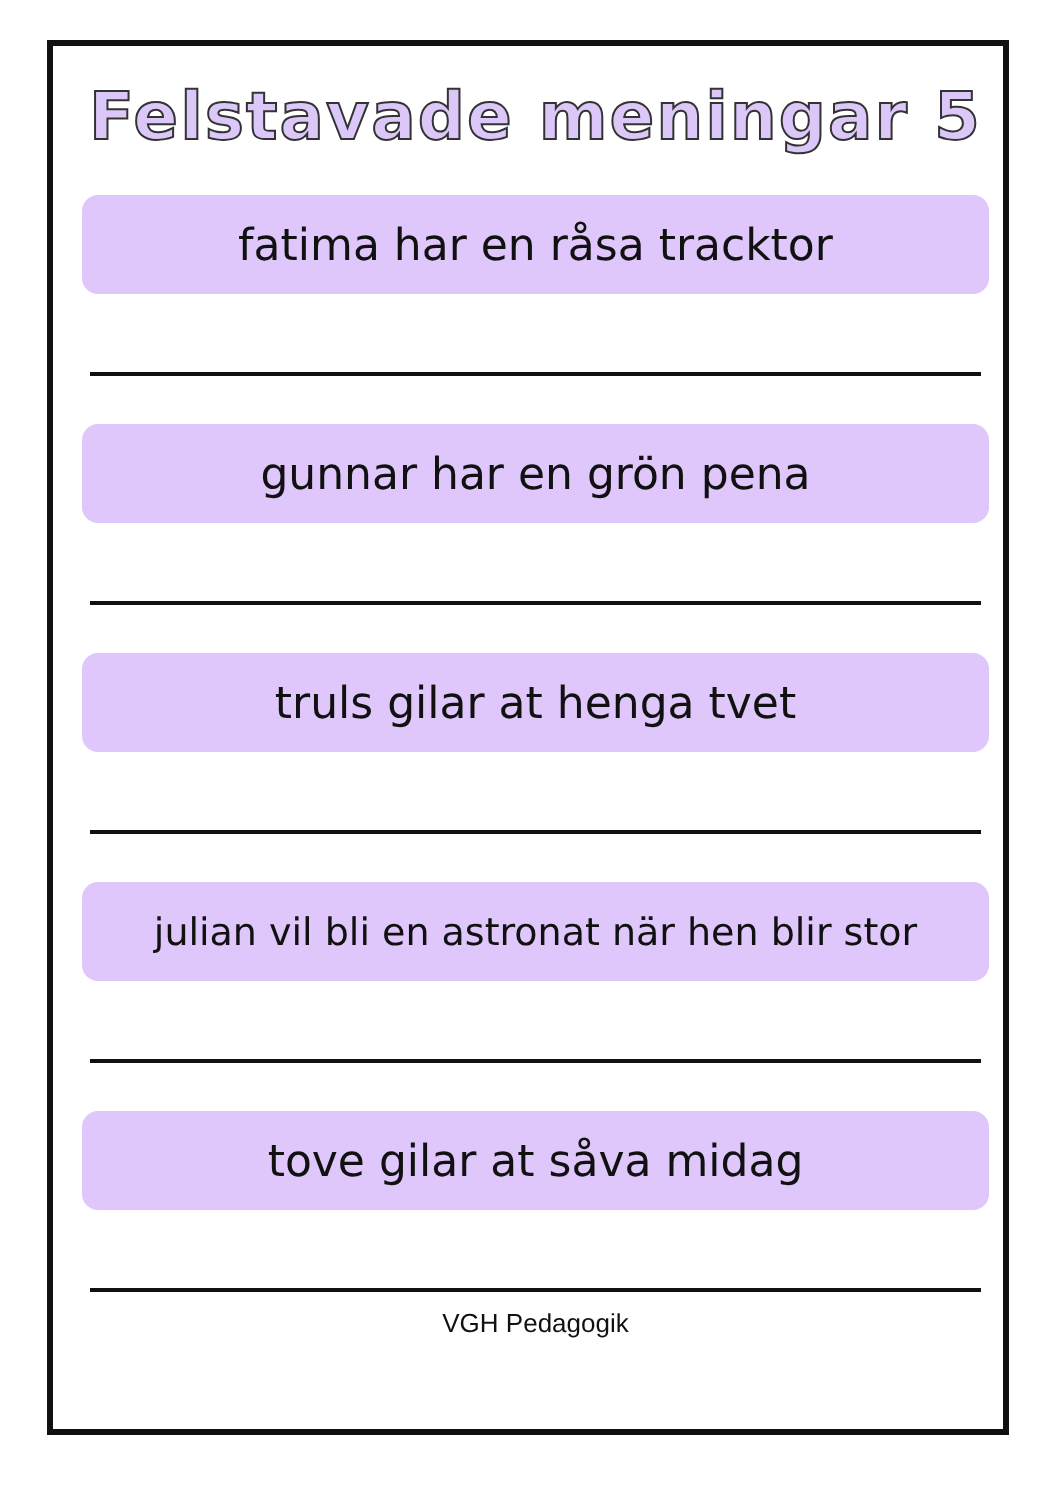Felstavade meningar 5
fatima har en råsa tracktor
gunnar har en grön pena
truls gilar at henga tvet
julian vil bli en astronat när hen blir stor
tove gilar at såva midag
VGH Pedagogik